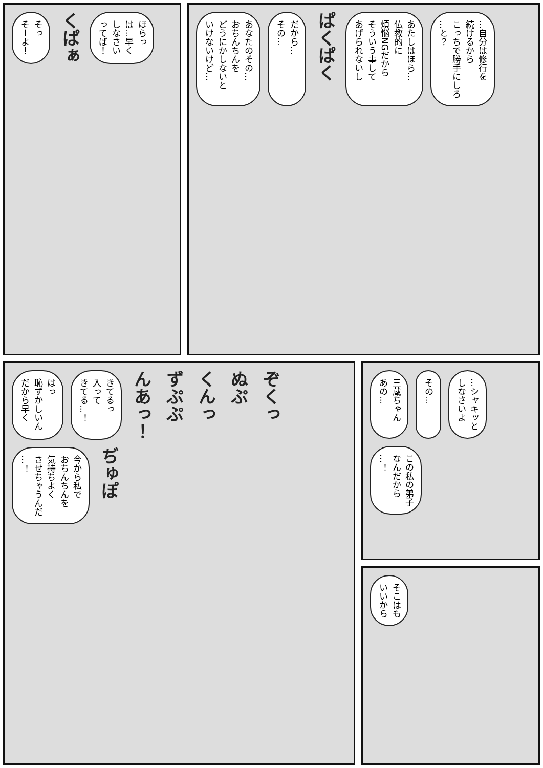そっ
そーよ！
くぱぁ
ほらっ
は…早く
しなさい
ってば！
あなたのその…
おちんちんを
どうにかしないと
いけないけど…
だから…
その…
ぱくぱく
あたしはほら…
仏教的に
煩悩NGだから
そういう事して
あげられないし
…自分は修行を
続けるから
こっちで勝手にしろ
…と？
はっ
恥ずかしいん
だから早く
きてるっ
入って
きてる…！
んあっ！
ずぷぷ
くんっ
ぬぷ
ぞくっ
今から私で
おちんちんを
気持ちよく
させちゃうんだ
…！
ぢゅぽ
三蔵ちゃん
あの…
その…
…シャキッと
しなさいよ
この私の弟子
なんだから
…！
そこはも
いいから